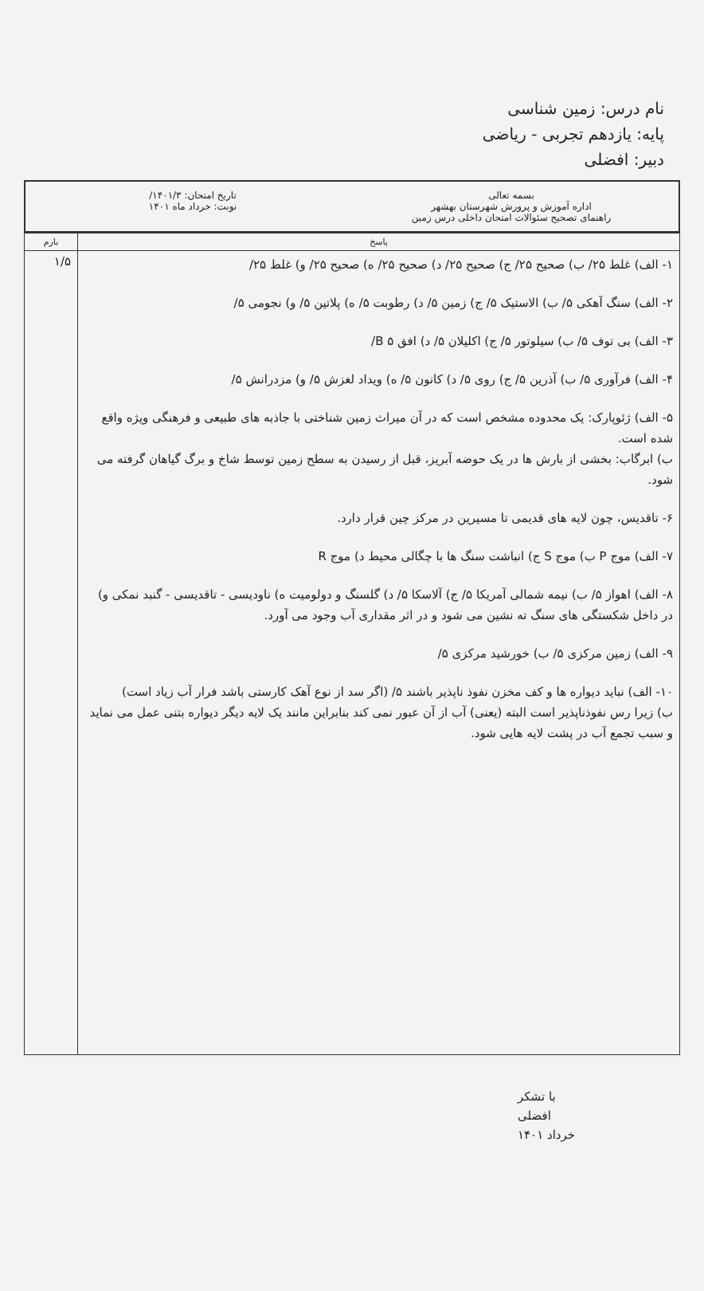نام درس: زمین شناسی
پایه: یازدهم تجربی - ریاضی
دبیر: افضلی
بسمه تعالی
اداره آموزش و پرورش شهرستان بهشهر
راهنمای تصحیح سئوالات امتحان داخلی درس زمین
تاریخ امتحان: ۱۴۰۱/۳/
نوبت: خرداد ماه ۱۴۰۱
| پاسخ | بارم |
| --- | --- |
| ۱- الف) غلط ۲۵/ ب) صحیح ۲۵/ ج) صحیح ۲۵/ د) صحیح ۲۵/ ه) صحیح ۲۵/ و) غلط ۲۵/ ۲- الف) سنگ آهکی ۵/ ب) الاستیک ۵/ ج) زمین ۵/ د) رطوبت ۵/ ه) پلاتین ۵/ و) نجومی ۵/ ۳- الف) بی توف ۵/ ب) سیلوتور ۵/ ج) اکلیلان ۵/ د) افق B ۵/ ۴- الف) فرآوری ۵/ ب) آذرین ۵/ ج) روی ۵/ د) کانون ۵/ ه) ویداد لغزش ۵/ و) مزدرانش ۵/ ۵- الف) ژئوپارک: یک محدوده مشخص است که در آن میراث زمین شناختی با جاذبه های طبیعی و فرهنگی ویژه واقع شده است. ب) ابرگاب: بخشی از بارش ها در یک حوضه آبریز، قبل از رسیدن به سطح زمین توسط شاخ و برگ گیاهان گرفته می شود. ۶- تاقدیس، چون لایه های قدیمی تا مسیرین در مرکز چین قرار دارد. ۷- الف) موج P ب) موج S ج) انباشت سنگ ها با چگالی محیط د) موج R ۸- الف) اهواز ۵/ ب) نیمه شمالی آمریکا ۵/ ج) آلاسکا ۵/ د) گلسنگ و دولومیت ه) ناودیسی - تاقدیسی - گنبد نمکی و) در داخل شکستگی های سنگ ته نشین می شود و در اثر مقداری آب وجود می آورد. ۹- الف) زمین مرکزی ۵/ ب) خورشید مرکزی ۵/ ۱۰- الف) نباید دیواره ها و کف مخزن نفوذ ناپذیر باشند ۵/ (اگر سد از نوع آهک کارستی باشد فرار آب زیاد است) ب) زیرا رس نفوذناپذیر است البته (یعنی) آب از آن عبور نمی کند بنابراین مانند یک لایه دیگر دیواره بتنی عمل می نماید و سبب تجمع آب در پشت لایه هایی شود. | ۱/۵ |
با تشکر
افضلی
خرداد ۱۴۰۱